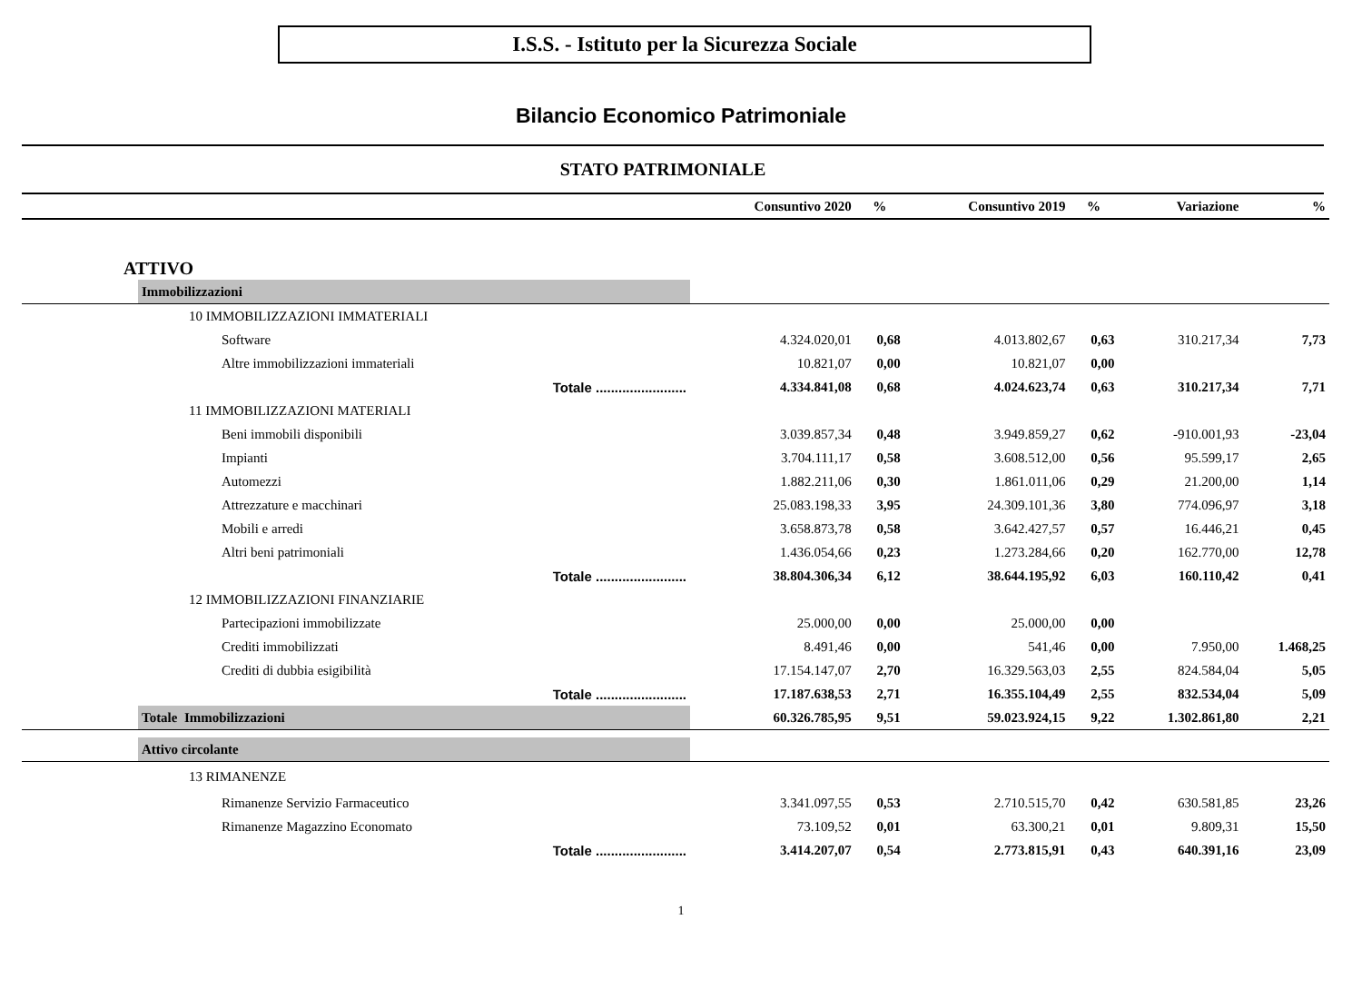I.S.S. - Istituto per la Sicurezza Sociale
Bilancio Economico Patrimoniale
STATO PATRIMONIALE
| | | Consuntivo 2020 | % | Consuntivo 2019 | % | Variazione | % |
| --- | --- | --- | --- | --- | --- | --- | --- |
| ATTIVO | | | | | | | |
| | Immobilizzazioni | | | | | | |
| | 10 IMMOBILIZZAZIONI IMMATERIALI | | | | | | |
| | Software | 4.324.020,01 | 0,68 | 4.013.802,67 | 0,63 | 310.217,34 | 7,73 |
| | Altre immobilizzazioni immateriali | 10.821,07 | 0,00 | 10.821,07 | 0,00 | | |
| | Totale ........................ | 4.334.841,08 | 0,68 | 4.024.623,74 | 0,63 | 310.217,34 | 7,71 |
| | 11 IMMOBILIZZAZIONI MATERIALI | | | | | | |
| | Beni immobili disponibili | 3.039.857,34 | 0,48 | 3.949.859,27 | 0,62 | -910.001,93 | -23,04 |
| | Impianti | 3.704.111,17 | 0,58 | 3.608.512,00 | 0,56 | 95.599,17 | 2,65 |
| | Automezzi | 1.882.211,06 | 0,30 | 1.861.011,06 | 0,29 | 21.200,00 | 1,14 |
| | Attrezzature e macchinari | 25.083.198,33 | 3,95 | 24.309.101,36 | 3,80 | 774.096,97 | 3,18 |
| | Mobili e arredi | 3.658.873,78 | 0,58 | 3.642.427,57 | 0,57 | 16.446,21 | 0,45 |
| | Altri beni patrimoniali | 1.436.054,66 | 0,23 | 1.273.284,66 | 0,20 | 162.770,00 | 12,78 |
| | Totale ........................ | 38.804.306,34 | 6,12 | 38.644.195,92 | 6,03 | 160.110,42 | 0,41 |
| | 12 IMMOBILIZZAZIONI FINANZIARIE | | | | | | |
| | Partecipazioni immobilizzate | 25.000,00 | 0,00 | 25.000,00 | 0,00 | | |
| | Crediti immobilizzati | 8.491,46 | 0,00 | 541,46 | 0,00 | 7.950,00 | 1.468,25 |
| | Crediti di dubbia esigibilità | 17.154.147,07 | 2,70 | 16.329.563,03 | 2,55 | 824.584,04 | 5,05 |
| | Totale ........................ | 17.187.638,53 | 2,71 | 16.355.104,49 | 2,55 | 832.534,04 | 5,09 |
| | Totale Immobilizzazioni | 60.326.785,95 | 9,51 | 59.023.924,15 | 9,22 | 1.302.861,80 | 2,21 |
| | Attivo circolante | | | | | | |
| | 13 RIMANENZE | | | | | | |
| | Rimanenze Servizio Farmaceutico | 3.341.097,55 | 0,53 | 2.710.515,70 | 0,42 | 630.581,85 | 23,26 |
| | Rimanenze Magazzino Economato | 73.109,52 | 0,01 | 63.300,21 | 0,01 | 9.809,31 | 15,50 |
| | Totale ........................ | 3.414.207,07 | 0,54 | 2.773.815,91 | 0,43 | 640.391,16 | 23,09 |
1